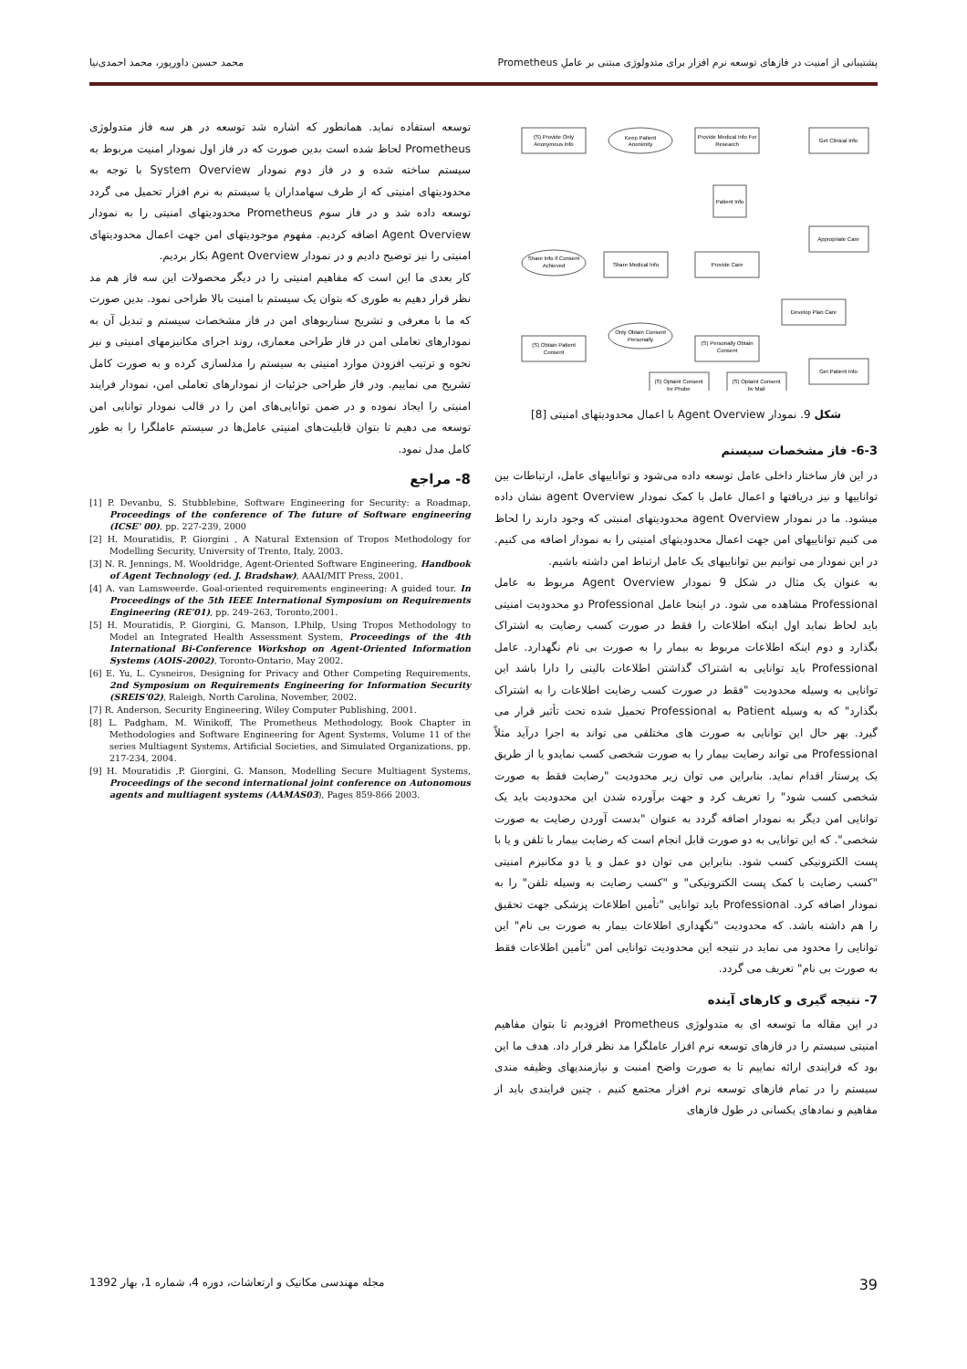پشتیبانی از امنیت در فازهای توسعه نرم افزار برای متدولوژی مبتنی بر عاملِ Prometheus محمد حسین داورپور، محمد احمدی‌نیا
(S) Provide Only
Anonymous Info
Keep Patient
Anonimity
Provide Medical Info For
Research
Get Clinical Info
Patient Info
Appropriate Care
Share Info if Consent
Achieved
Share Medical Info
Provide Care
Develop Plan Care
(S) Obtain Patient
Consent
Only Obtain Consent
Personally
(S) Personally Obtain
Consent
Get Patient Info
(S) Optaint Consent
by Phobe
(S) Optaint Consent
by Mail
شکل 9. نمودار Agent Overview با اعمال محدودیتهای امنیتی [8]
6-3- فاز مشخصات سیستم
در این فاز ساختار داخلی عامل توسعه داده می‌شود و تواناییهای عامل، ارتباطات بین تواناییها و نیز دریافتها و اعمال عامل با کمک نمودار agent Overview نشان داده میشود. ما در نمودار agent Overview محدودیتهای امنیتی که وجود دارند را لحاظ می کنیم تواناییهای امن جهت اعمال محدودیتهای امنیتی را به نمودار اضافه می کنیم. در این نمودار می توانیم بین تواناییهای یک عامل ارتباط امن داشته باشیم.
به عنوان یک مثال در شکل 9 نمودار Agent Overview مربوط به عامل Professional مشاهده می شود. در اینجا عامل Professional دو محدودیت امنیتی باید لحاظ نماید اول اینکه اطلاعات را فقط در صورت کسب رضایت به اشتراک بگذارد و دوم اینکه اطلاعات مربوط به بیمار را به صورت بی نام نگهدارد. عامل Professional باید توانایی به اشتراک گذاشتن اطلاعات بالینی را دارا باشد این توانایی به وسیله محدودیت "فقط در صورت کسب رضایت اطلاعات را به اشتراک بگذارد" که به وسیله Patient به Professional تحمیل شده تحت تأثیر قرار می گیرد. بهر حال این توانایی به صورت های مختلفی می تواند به اجرا درآید مثلاً Professional می تواند رضایت بیمار را به صورت شخصی کسب نمایدو یا از طریق یک پرستار اقدام نماید. بنابراین می توان زیر محدودیت "رضایت فقط به صورت شخصی کسب شود" را تعریف کرد و جهت برآورده شدن این محدودیت باید یک توانایی امن دیگر به نمودار اضافه گردد به عنوان "بدست آوردن رضایت به صورت شخصی". که این توانایی به دو صورت قابل انجام است که رضایت بیمار با تلفن و یا با پست الکترونیکی کسب شود. بنابراین می توان دو عمل و یا دو مکانیزم امنیتی "کسب رضایت با کمک پست الکترونیکی" و "کسب رضایت به وسیله تلفن" را به نمودار اضافه کرد. Professional باید توانایی "تأمین اطلاعات پزشکی جهت تحقیق را هم داشته باشد. که محدودیت "نگهداری اطلاعات بیمار به صورت بی نام" این توانایی را محدود می نماید در نتیجه این محدودیت توانایی امن "تأمین اطلاعات فقط به صورت بی نام" تعریف می گردد.
7- نتیجه گیری و کارهای آینده
در این مقاله ما توسعه ای به متدولوژی Prometheus افزودیم تا بتوان مفاهیم امنیتی سیستم را در فازهای توسعه نرم افزار عاملگرا مد نظر قرار داد. هدف ما این بود که فرایندی ارائه نماییم تا به صورت واضح امنبت و نیازمندیهای وظیفه مندی سیستم را در تمام فازهای توسعه نرم افزار مجتمع کنیم . چنین فرایندی باید از مفاهیم و نمادهای یکسانی در طول فازهای
توسعه استفاده نماید. همانطور که اشاره شد توسعه در هر سه فاز متدولوژی Prometheus لحاظ شده است بدین صورت که در فاز اول نمودار امنیت مربوط به سیستم ساخته شده و در فاز دوم نمودار System Overview با توجه به محدودیتهای امنیتی که از طرف سهامداران یا سیستم به نرم افزار تحمیل می گردد توسعه داده شد و در فاز سوم Prometheus محدودیتهای امنیتی را به نمودار Agent Overview اضافه کردیم. مفهوم موجودیتهای امن جهت اعمال محدودیتهای امنیتی را نیز توضیح دادیم و در نمودار Agent Overview بکار بردیم.
کار بعدی ما این است که مفاهیم امنیتی را در دیگر محصولات این سه فاز هم مد نظر قرار دهیم به طوری که بتوان یک سیستم با امنیت بالا طراحی نمود. بدین صورت که ما با معرفی و تشریح سناریوهای امن در فاز مشخصات سیستم و تبدیل آن به نمودارهای تعاملی امن در فاز طراحی معماری، روند اجرای مکانیزمهای امنیتی و نیز نحوه و ترتیب افزودن موارد امنیتی به سیستم را مدلسازی کرده و به صورت کامل تشریح می نماییم. ودر فاز طراحی جزئیات از نمودارهای تعاملی امن، نمودار فرایند امنیتی را ایجاد نموده و در ضمن توانایی‌های امن را در قالب نمودار توانایی امن توسعه می دهیم تا بتوان قابلیت‌های امنیتی عامل‌ها در سیستم عاملگرا را به طور کامل مدل نمود.
8- مراجع
[1] P. Devanbu, S. Stubblebine, Software Engineering for Security: a Roadmap, Proceedings of the conference of The future of Software engineering (ICSE' 00), pp. 227-239, 2000
[2] H. Mouratidis, P. Giorgini , A Natural Extension of Tropos Methodology for Modelling Security, University of Trento, Italy, 2003.
[3] N. R. Jennings, M. Wooldridge, Agent-Oriented Software Engineering, Handbook of Agent Technology (ed. J. Bradshaw), AAAI/MIT Press, 2001.
[4] A. van Lamsweerde. Goal-oriented requirements engineering: A guided tour. In Proceedings of the 5th IEEE International Symposium on Requirements Engineering (RE'01), pp. 249–263, Toronto,2001.
[5] H. Mouratidis, P. Giorgini, G. Manson, I.Philp, Using Tropos Methodology to Model an Integrated Health Assessment System, Proceedings of the 4th International Bi-Conference Workshop on Agent-Oriented Information Systems (AOIS-2002), Toronto-Ontario, May 2002.
[6] E. Yu, L. Cysneiros, Designing for Privacy and Other Competing Requirements, 2nd Symposium on Requirements Engineering for Information Security (SREIS'02), Raleigh, North Carolina, November, 2002.
[7] R. Anderson, Security Engineering, Wiley Computer Publishing, 2001.
[8] L. Padgham, M. Winikoff, The Prometheus Methodology, Book Chapter in Methodologies and Software Engineering for Agent Systems, Volume 11 of the series Multiagent Systems, Artificial Societies, and Simulated Organizations, pp. 217-234, 2004.
[9] H. Mouratidis ,P. Giorgini, G. Manson, Modelling Secure Multiagent Systems, Proceedings of the second international joint conference on Autonomous agents and multiagent systems (AAMAS03), Pages 859-866 2003.
39 مجله مهندسی مکانیک و ارتعاشات، دوره 4، شماره 1، بهار 1392